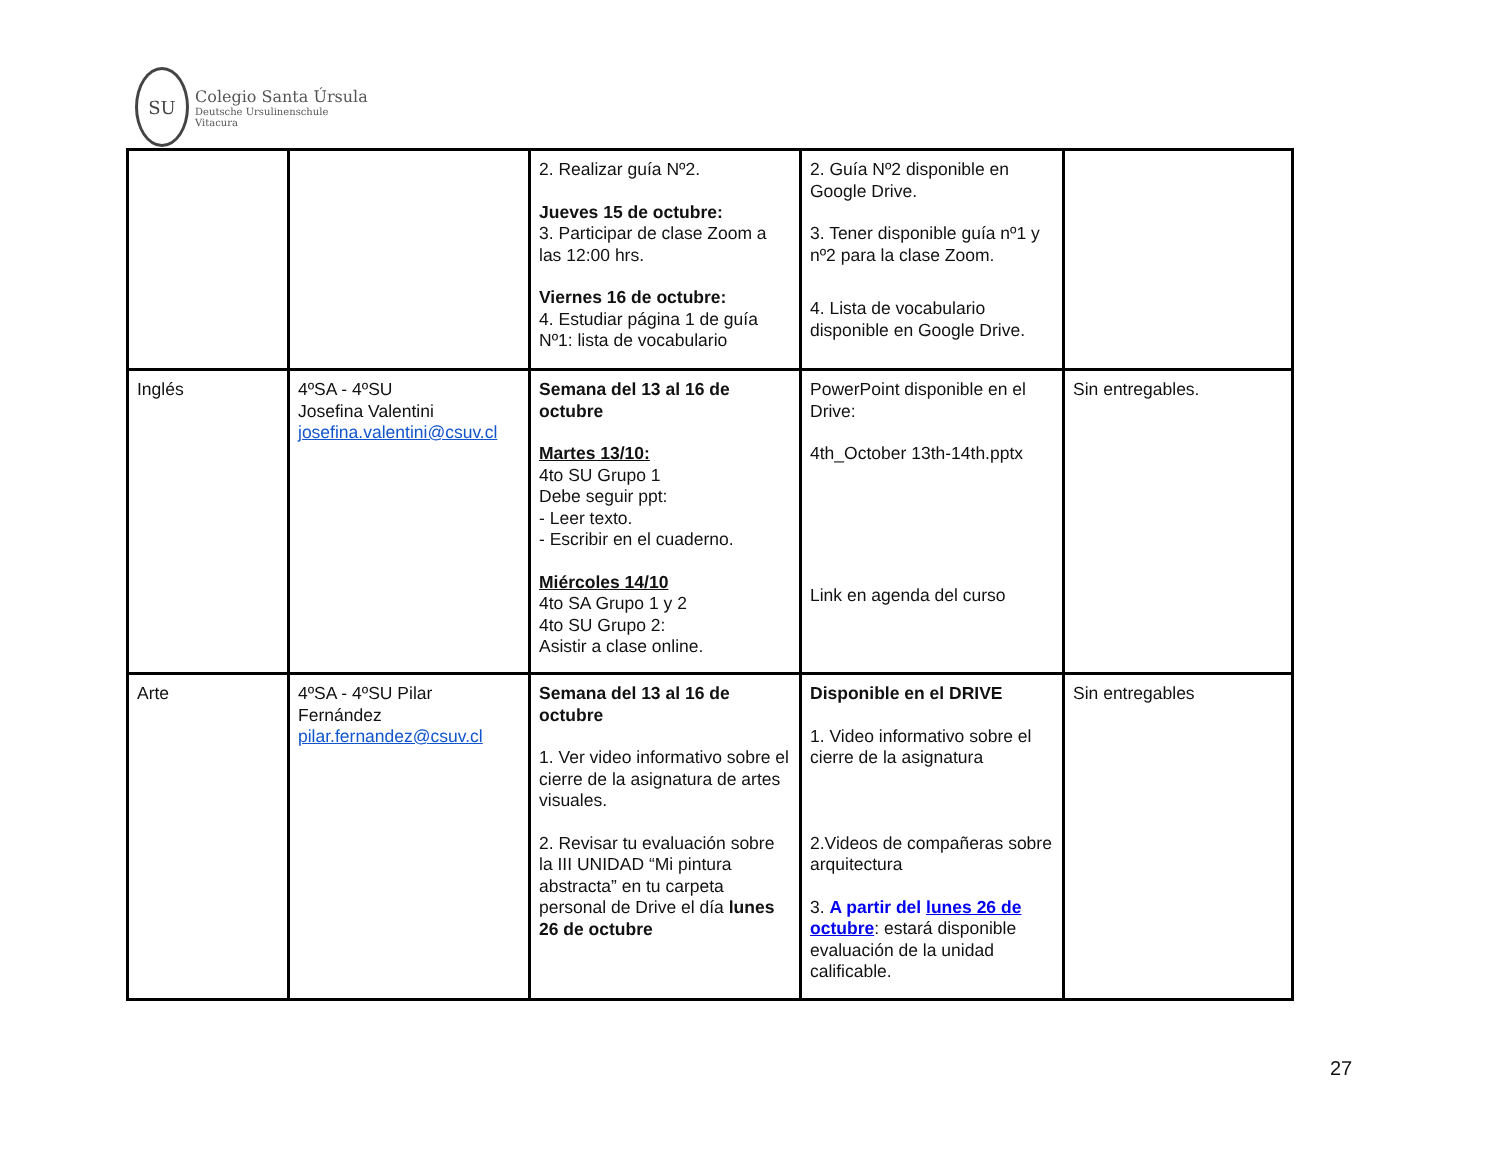SU
Colegio Santa Úrsula
Deutsche Ursulinenschule
Vitacura
| | | 2. Realizar guía Nº2. Jueves 15 de octubre: 3. Participar de clase Zoom a las 12:00 hrs. Viernes 16 de octubre: 4. Estudiar página 1 de guía Nº1: lista de vocabulario | 2. Guía Nº2 disponible en Google Drive. 3. Tener disponible guía nº1 y nº2 para la clase Zoom. 4. Lista de vocabulario disponible en Google Drive. | |
| Inglés | 4ºSA - 4ºSU Josefina Valentini josefina.valentini@csuv.cl | Semana del 13 al 16 de octubre Martes 13/10: 4to SU Grupo 1 Debe seguir ppt: - Leer texto. - Escribir en el cuaderno. Miércoles 14/10 4to SA Grupo 1 y 2 4to SU Grupo 2: Asistir a clase online. | PowerPoint disponible en el Drive: 4th_October 13th-14th.pptx Link en agenda del curso | Sin entregables. |
| Arte | 4ºSA - 4ºSU Pilar Fernández pilar.fernandez@csuv.cl | Semana del 13 al 16 de octubre 1. Ver video informativo sobre el cierre de la asignatura de artes visuales. 2. Revisar tu evaluación sobre la III UNIDAD “Mi pintura abstracta” en tu carpeta personal de Drive el día lunes 26 de octubre | Disponible en el DRIVE 1. Video informativo sobre el cierre de la asignatura 2.Videos de compañeras sobre arquitectura 3. A partir del lunes 26 de octubre : estará disponible evaluación de la unidad calificable. | Sin entregables |
27